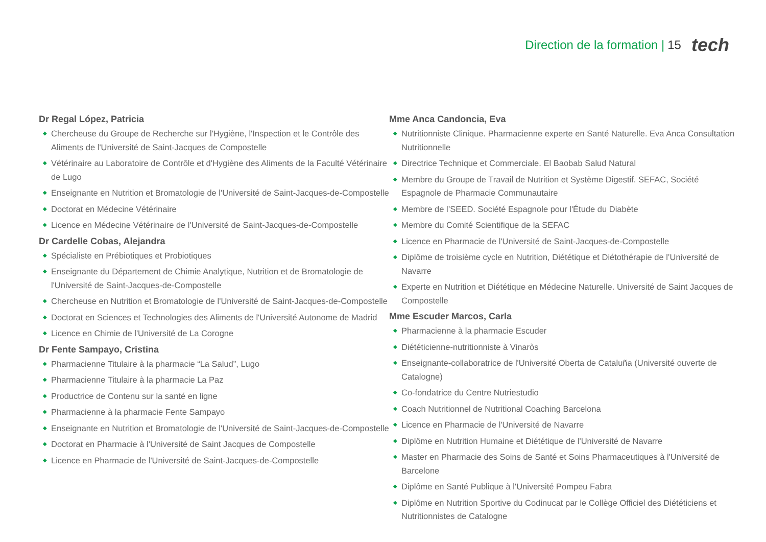Direction de la formation | 15 tech
Dr Regal López, Patricia
◆ Chercheuse du Groupe de Recherche sur l'Hygiène, l'Inspection et le Contrôle des Aliments de l'Université de Saint-Jacques de Compostelle
◆ Vétérinaire au Laboratoire de Contrôle et d'Hygiène des Aliments de la Faculté Vétérinaire de Lugo
◆ Enseignante en Nutrition et Bromatologie de l'Université de Saint-Jacques-de-Compostelle
◆ Doctorat en Médecine Vétérinaire
◆ Licence en Médecine Vétérinaire de l'Université de Saint-Jacques-de-Compostelle
Dr Cardelle Cobas, Alejandra
◆ Spécialiste en Prébiotiques et Probiotiques
◆ Enseignante du Département de Chimie Analytique, Nutrition et de Bromatologie de l'Université de Saint-Jacques-de-Compostelle
◆ Chercheuse en Nutrition et Bromatologie de l'Université de Saint-Jacques-de-Compostelle
◆ Doctorat en Sciences et Technologies des Aliments de l'Université Autonome de Madrid
◆ Licence en Chimie de l'Université de La Corogne
Dr Fente Sampayo, Cristina
◆ Pharmacienne Titulaire à la pharmacie “La Salud”, Lugo
◆ Pharmacienne Titulaire à la pharmacie La Paz
◆ Productrice de Contenu sur la santé en ligne
◆ Pharmacienne à la pharmacie Fente Sampayo
◆ Enseignante en Nutrition et Bromatologie de l'Université de Saint-Jacques-de-Compostelle
◆ Doctorat en Pharmacie à l'Université de Saint Jacques de Compostelle
◆ Licence en Pharmacie de l'Université de Saint-Jacques-de-Compostelle
Mme Anca Candoncia, Eva
◆ Nutritionniste Clinique. Pharmacienne experte en Santé Naturelle. Eva Anca Consultation Nutritionnelle
◆ Directrice Technique et Commerciale. El Baobab Salud Natural
◆ Membre du Groupe de Travail de Nutrition et Système Digestif. SEFAC, Société Espagnole de Pharmacie Communautaire
◆ Membre de l’SEED. Société Espagnole pour l'Étude du Diabète
◆ Membre du Comité Scientifique de la SEFAC
◆ Licence en Pharmacie de l'Université de Saint-Jacques-de-Compostelle
◆ Diplôme de troisième cycle en Nutrition, Diététique et Diétothérapie de l’Université de Navarre
◆ Experte en Nutrition et Diététique en Médecine Naturelle. Université de Saint Jacques de Compostelle
Mme Escuder Marcos, Carla
◆ Pharmacienne à la pharmacie Escuder
◆ Diététicienne-nutritionniste à Vinaròs
◆ Enseignante-collaboratrice de l'Université Oberta de Cataluña (Université ouverte de Catalogne)
◆ Co-fondatrice du Centre Nutriestudio
◆ Coach Nutritionnel de Nutritional Coaching Barcelona
◆ Licence en Pharmacie de l'Université de Navarre
◆ Diplôme en Nutrition Humaine et Diététique de l'Université de Navarre
◆ Master en Pharmacie des Soins de Santé et Soins Pharmaceutiques à l'Université de Barcelone
◆ Diplôme en Santé Publique à l'Université Pompeu Fabra
◆ Diplôme en Nutrition Sportive du Codinucat par le Collège Officiel des Diététiciens et Nutritionnistes de Catalogne